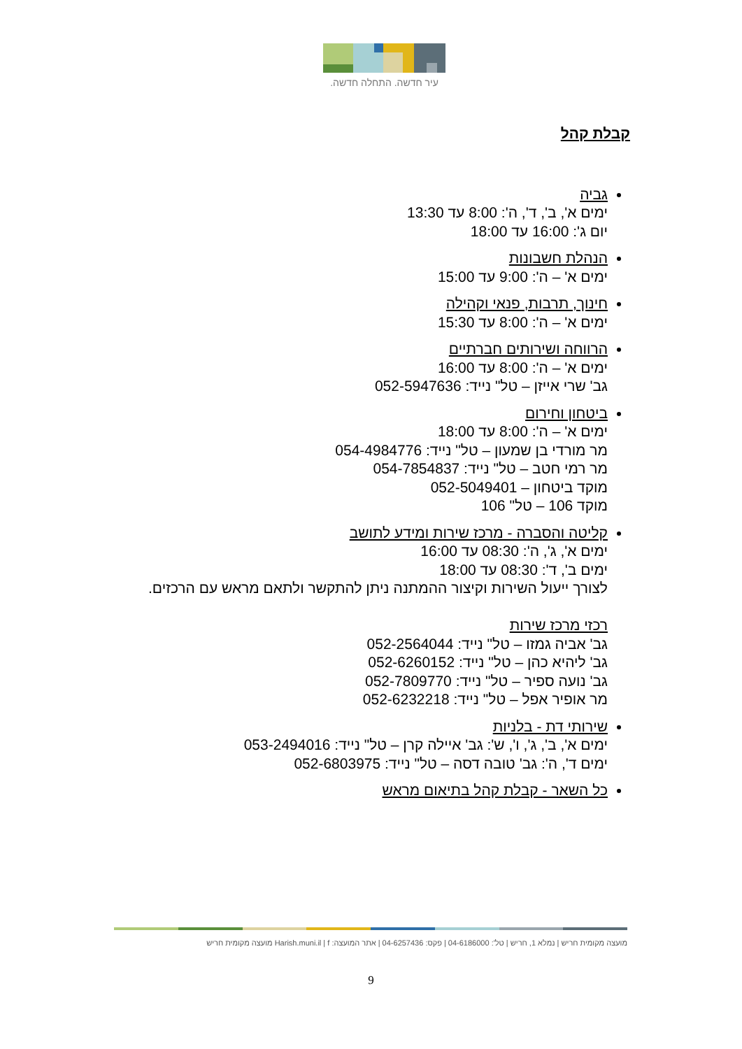עיר חדשה. התחלה חדשה.
קבלת קהל
גביה
ימים א', ב', ד', ה': 8:00 עד 13:30
יום ג': 16:00 עד 18:00
הנהלת חשבונות
ימים א' – ה': 9:00 עד 15:00
חינוך, תרבות, פנאי וקהילה
ימים א' – ה': 8:00 עד 15:30
הרווחה ושירותים חברתיים
ימים א' – ה': 8:00 עד 16:00
גב' שרי אייזן – טל" נייד: 052-5947636
ביטחון וחירום
ימים א' – ה': 8:00 עד 18:00
מר מורדי בן שמעון – טל" נייד: 054-4984776
מר רמי חטב – טל" נייד: 054-7854837
מוקד ביטחון – 052-5049401
מוקד 106 – טל" 106
קליטה והסברה - מרכז שירות ומידע לתושב
ימים א', ג', ה': 08:30 עד 16:00
ימים ב', ד': 08:30 עד 18:00
לצורך ייעול השירות וקיצור ההמתנה ניתן להתקשר ולתאם מראש עם הרכזים.
רכזי מרכז שירות
גב' אביה גמזו – טל" נייד: 052-2564044
גב' ליהיא כהן – טל" נייד: 052-6260152
גב' נועה ספיר – טל" נייד: 052-7809770
מר אופיר אפל – טל" נייד: 052-6232218
שירותי דת - בלניות
ימים א', ב', ג', ו', ש': גב' איילה קרן – טל" נייד: 053-2494016
ימים ד', ה': גב' טובה דסה – טל" נייד: 052-6803975
כל השאר - קבלת קהל בתיאום מראש
מועצה מקומית חריש | נמלא 1, חריש | טל': 04-6186000 | פקס: 04-6257436 | אתר המועצה: Harish.muni.il | f מועצה מקומית חריש
9